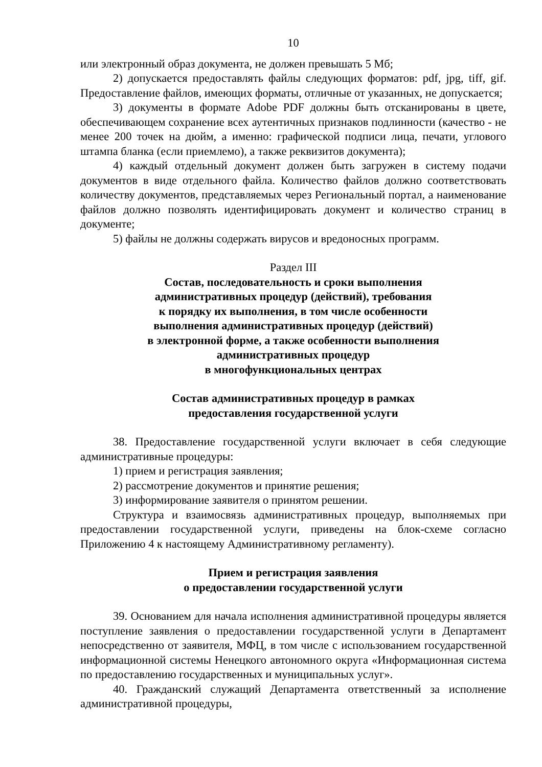10
или электронный образ документа, не должен превышать 5 Мб;
2) допускается предоставлять файлы следующих форматов: pdf, jpg, tiff, gif. Предоставление файлов, имеющих форматы, отличные от указанных, не допускается;
3) документы в формате Adobe PDF должны быть отсканированы в цвете, обеспечивающем сохранение всех аутентичных признаков подлинности (качество - не менее 200 точек на дюйм, а именно: графической подписи лица, печати, углового штампа бланка (если приемлемо), а также реквизитов документа);
4) каждый отдельный документ должен быть загружен в систему подачи документов в виде отдельного файла. Количество файлов должно соответствовать количеству документов, представляемых через Региональный портал, а наименование файлов должно позволять идентифицировать документ и количество страниц в документе;
5) файлы не должны содержать вирусов и вредоносных программ.
Раздел III
Состав, последовательность и сроки выполнения
административных процедур (действий), требования
к порядку их выполнения, в том числе особенности
выполнения административных процедур (действий)
в электронной форме, а также особенности выполнения
административных процедур
в многофункциональных центрах
Состав административных процедур в рамках
предоставления государственной услуги
38. Предоставление государственной услуги включает в себя следующие административные процедуры:
1) прием и регистрация заявления;
2) рассмотрение документов и принятие решения;
3) информирование заявителя о принятом решении.
Структура и взаимосвязь административных процедур, выполняемых при предоставлении государственной услуги, приведены на блок-схеме согласно Приложению 4 к настоящему Административному регламенту).
Прием и регистрация заявления
о предоставлении государственной услуги
39. Основанием для начала исполнения административной процедуры является поступление заявления о предоставлении государственной услуги в Департамент непосредственно от заявителя, МФЦ, в том числе с использованием государственной информационной системы Ненецкого автономного округа «Информационная система по предоставлению государственных и муниципальных услуг».
40. Гражданский служащий Департамента ответственный за исполнение административной процедуры,